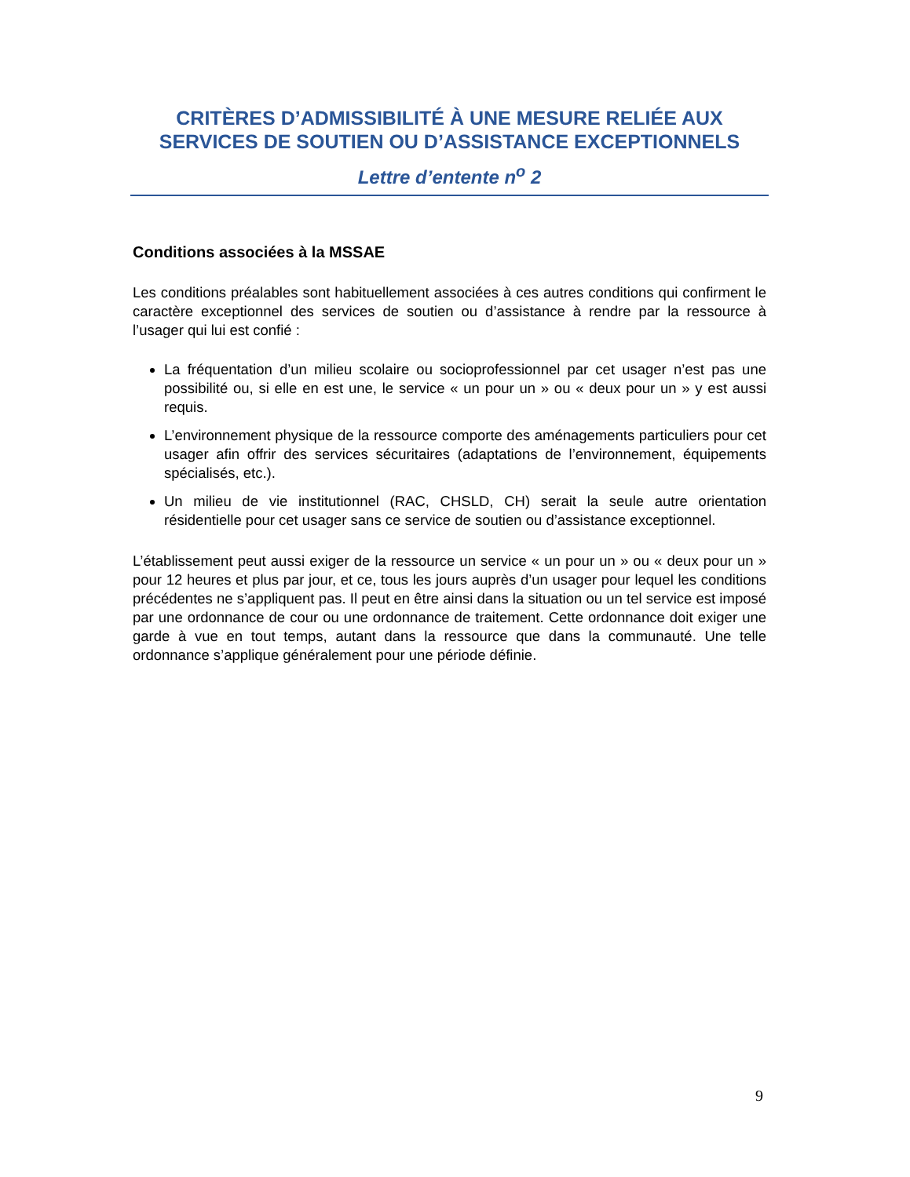CRITÈRES D’ADMISSIBILITÉ À UNE MESURE RELIÉE AUX SERVICES DE SOUTIEN OU D’ASSISTANCE EXCEPTIONNELS
Lettre d’entente n<sup>o</sup> 2
Conditions associées à la MSSAE
Les conditions préalables sont habituellement associées à ces autres conditions qui confirment le caractère exceptionnel des services de soutien ou d’assistance à rendre par la ressource à l’usager qui lui est confié :
La fréquentation d’un milieu scolaire ou socioprofessionnel par cet usager n’est pas une possibilité ou, si elle en est une, le service « un pour un » ou « deux pour un » y est aussi requis.
L’environnement physique de la ressource comporte des aménagements particuliers pour cet usager afin offrir des services sécuritaires (adaptations de l’environnement, équipements spécialisés, etc.).
Un milieu de vie institutionnel (RAC, CHSLD, CH) serait la seule autre orientation résidentielle pour cet usager sans ce service de soutien ou d’assistance exceptionnel.
L’établissement peut aussi exiger de la ressource un service « un pour un » ou « deux pour un » pour 12 heures et plus par jour, et ce, tous les jours auprès d’un usager pour lequel les conditions précédentes ne s’appliquent pas. Il peut en être ainsi dans la situation ou un tel service est imposé par une ordonnance de cour ou une ordonnance de traitement. Cette ordonnance doit exiger une garde à vue en tout temps, autant dans la ressource que dans la communauté. Une telle ordonnance s’applique généralement pour une période définie.
9